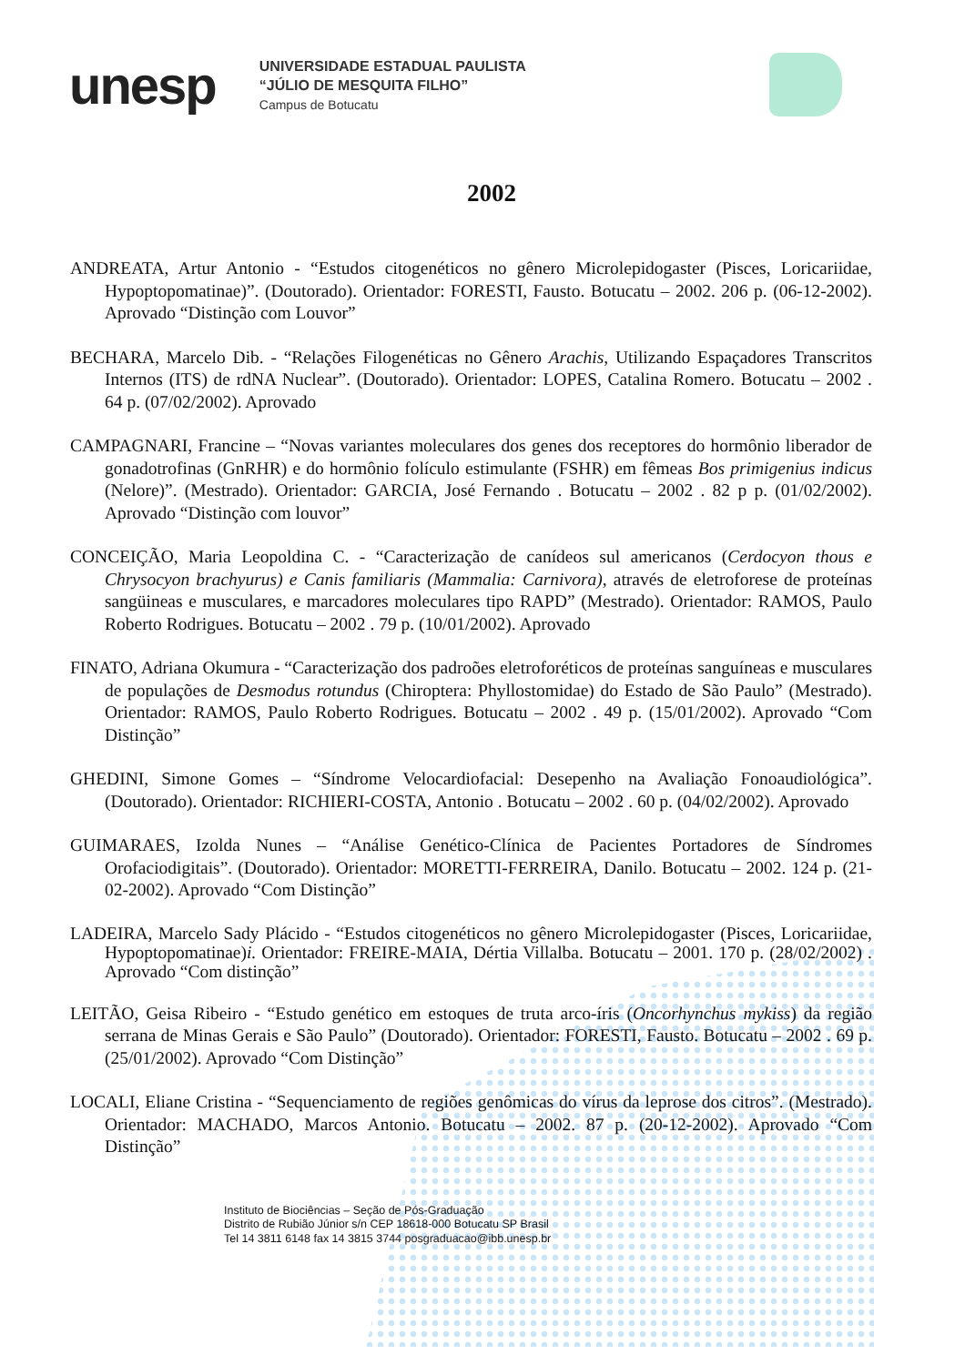unesp
UNIVERSIDADE ESTADUAL PAULISTA
“JÚLIO DE MESQUITA FILHO”
Campus de Botucatu
2002
ANDREATA, Artur Antonio - “Estudos citogenéticos no gênero Microlepidogaster (Pisces, Loricariidae, Hypoptopomatinae)”. (Doutorado). Orientador: FORESTI, Fausto. Botucatu – 2002. 206 p. (06-12-2002). Aprovado “Distinção com Louvor”
BECHARA, Marcelo Dib. - “Relações Filogenéticas no Gênero Arachis, Utilizando Espaçadores Transcritos Internos (ITS) de rdNA Nuclear”. (Doutorado). Orientador: LOPES, Catalina Romero. Botucatu – 2002 . 64 p. (07/02/2002). Aprovado
CAMPAGNARI, Francine – “Novas variantes moleculares dos genes dos receptores do hormônio liberador de gonadotrofinas (GnRHR) e do hormônio folículo estimulante (FSHR) em fêmeas Bos primigenius indicus (Nelore)”. (Mestrado). Orientador: GARCIA, José Fernando . Botucatu – 2002 . 82 p p. (01/02/2002). Aprovado “Distinção com louvor”
CONCEIÇÃO, Maria Leopoldina C. - “Caracterização de canídeos sul americanos (Cerdocyon thous e Chrysocyon brachyurus) e Canis familiaris (Mammalia: Carnivora), através de eletroforese de proteínas sangüineas e musculares, e marcadores moleculares tipo RAPD” (Mestrado). Orientador: RAMOS, Paulo Roberto Rodrigues. Botucatu – 2002 . 79 p. (10/01/2002). Aprovado
FINATO, Adriana Okumura - “Caracterização dos padroões eletroforéticos de proteínas sanguíneas e musculares de populações de Desmodus rotundus (Chiroptera: Phyllostomidae) do Estado de São Paulo” (Mestrado). Orientador: RAMOS, Paulo Roberto Rodrigues. Botucatu – 2002 . 49 p. (15/01/2002). Aprovado “Com Distinção”
GHEDINI, Simone Gomes – “Síndrome Velocardiofacial: Desepenho na Avaliação Fonoaudiológica”. (Doutorado). Orientador: RICHIERI-COSTA, Antonio . Botucatu – 2002 . 60 p. (04/02/2002). Aprovado
GUIMARAES, Izolda Nunes – “Análise Genético-Clínica de Pacientes Portadores de Síndromes Orofaciodigitais”. (Doutorado). Orientador: MORETTI-FERREIRA, Danilo. Botucatu – 2002. 124 p. (21-02-2002). Aprovado “Com Distinção”
LADEIRA, Marcelo Sady Plácido - “Estudos citogenéticos no gênero Microlepidogaster (Pisces, Loricariidae, Hypoptopomatinae)i. Orientador: FREIRE-MAIA, Dértia Villalba. Botucatu – 2001. 170 p. (28/02/2002) . Aprovado “Com distinção”
LEITÃO, Geisa Ribeiro - “Estudo genético em estoques de truta arco-íris (Oncorhynchus mykiss) da região serrana de Minas Gerais e São Paulo” (Doutorado). Orientador: FORESTI, Fausto. Botucatu – 2002 . 69 p. (25/01/2002). Aprovado “Com Distinção”
LOCALI, Eliane Cristina - “Sequenciamento de regiões genômicas do vírus da leprose dos citros”. (Mestrado). Orientador: MACHADO, Marcos Antonio. Botucatu – 2002. 87 p. (20-12-2002). Aprovado “Com Distinção”
Instituto de Biociências – Seção de Pós-Graduação
Distrito de Rubião Júnior s/n CEP 18618-000 Botucatu SP Brasil
Tel 14 3811 6148 fax 14 3815 3744 posgraduacao@ibb.unesp.br